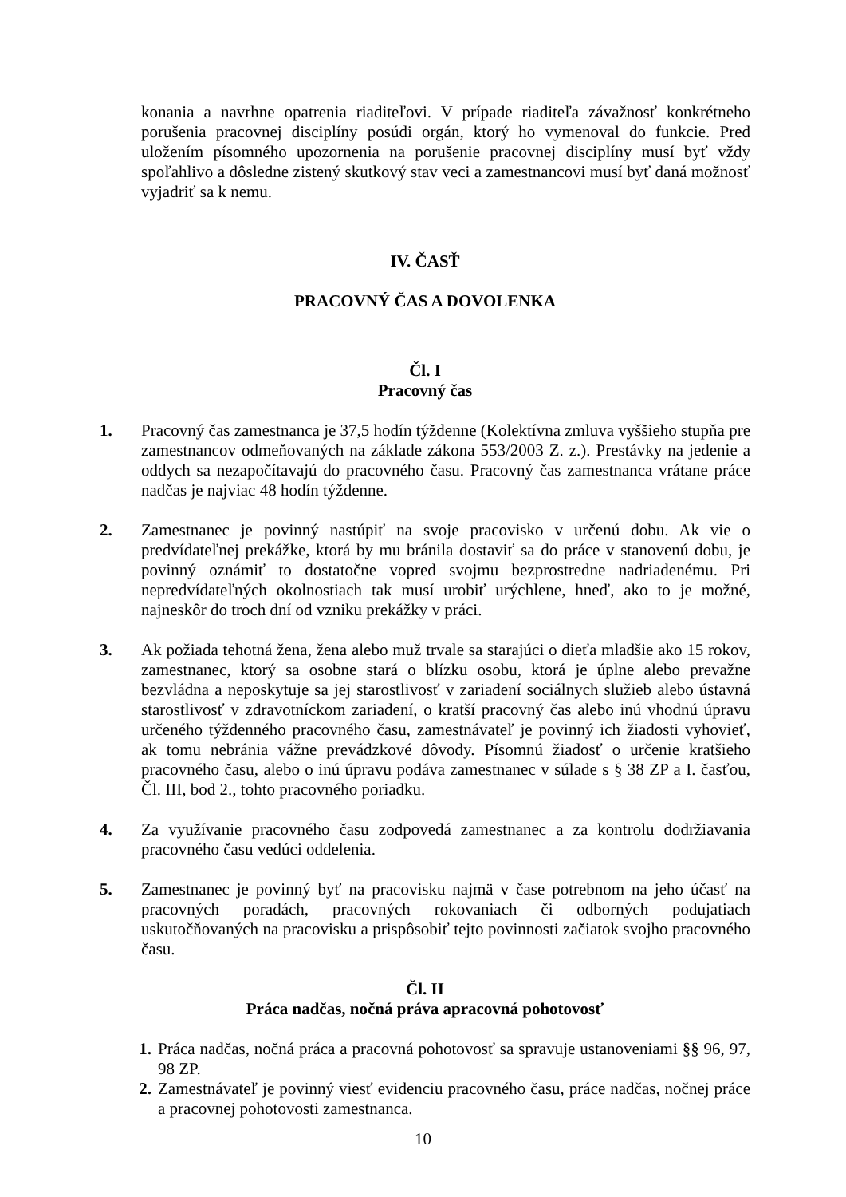konania a navrhne opatrenia riaditeľovi. V prípade riaditeľa závažnosť konkrétneho porušenia pracovnej disciplíny posúdi orgán, ktorý ho vymenoval do funkcie. Pred uložením písomného upozornenia na porušenie pracovnej disciplíny musí byť vždy spoľahlivo a dôsledne zistený skutkový stav veci a zamestnancovi musí byť daná možnosť vyjadriť sa k nemu.
IV. ČASŤ
PRACOVNÝ ČAS A DOVOLENKA
Čl. I
Pracovný čas
1. Pracovný čas zamestnanca je 37,5 hodín týždenne (Kolektívna zmluva vyššieho stupňa pre zamestnancov odmeňovaných na základe zákona 553/2003 Z. z.). Prestávky na jedenie a oddych sa nezapočítavajú do pracovného času. Pracovný čas zamestnanca vrátane práce nadčas je najviac 48 hodín týždenne.
2. Zamestnanec je povinný nastúpiť na svoje pracovisko v určenú dobu. Ak vie o predvídateľnej prekážke, ktorá by mu bránila dostaviť sa do práce v stanovenú dobu, je povinný oznámiť to dostatočne vopred svojmu bezprostredne nadriadenému. Pri nepredvídateľných okolnostiach tak musí urobiť urýchlene, hneď, ako to je možné, najneskôr do troch dní od vzniku prekážky v práci.
3. Ak požiada tehotná žena, žena alebo muž trvale sa starajúci o dieťa mladšie ako 15 rokov, zamestnanec, ktorý sa osobne stará o blízku osobu, ktorá je úplne alebo prevažne bezvládna a neposkytuje sa jej starostlivosť v zariadení sociálnych služieb alebo ústavná starostlivosť v zdravotníckom zariadení, o kratší pracovný čas alebo inú vhodnú úpravu určeného týždenného pracovného času, zamestnávateľ je povinný ich žiadosti vyhovieť, ak tomu nebránia vážne prevádzkové dôvody. Písomnú žiadosť o určenie kratšieho pracovného času, alebo o inú úpravu podáva zamestnanec v súlade s § 38 ZP a I. časťou, Čl. III, bod 2., tohto pracovného poriadku.
4. Za využívanie pracovného času zodpovedá zamestnanec a za kontrolu dodržiavania pracovného času vedúci oddelenia.
5. Zamestnanec je povinný byť na pracovisku najmä v čase potrebnom na jeho účasť na pracovných poradách, pracovných rokovaniach či odborných podujatiach uskutočňovaných na pracovisku a prispôsobiť tejto povinnosti začiatok svojho pracovného času.
Čl. II
Práca nadčas, nočná práva apracovná pohotovosť
1. Práca nadčas, nočná práca a pracovná pohotovosť sa spravuje ustanoveniami §§ 96, 97, 98 ZP.
2. Zamestnávateľ je povinný viesť evidenciu pracovného času, práce nadčas, nočnej práce a pracovnej pohotovosti zamestnanca.
10